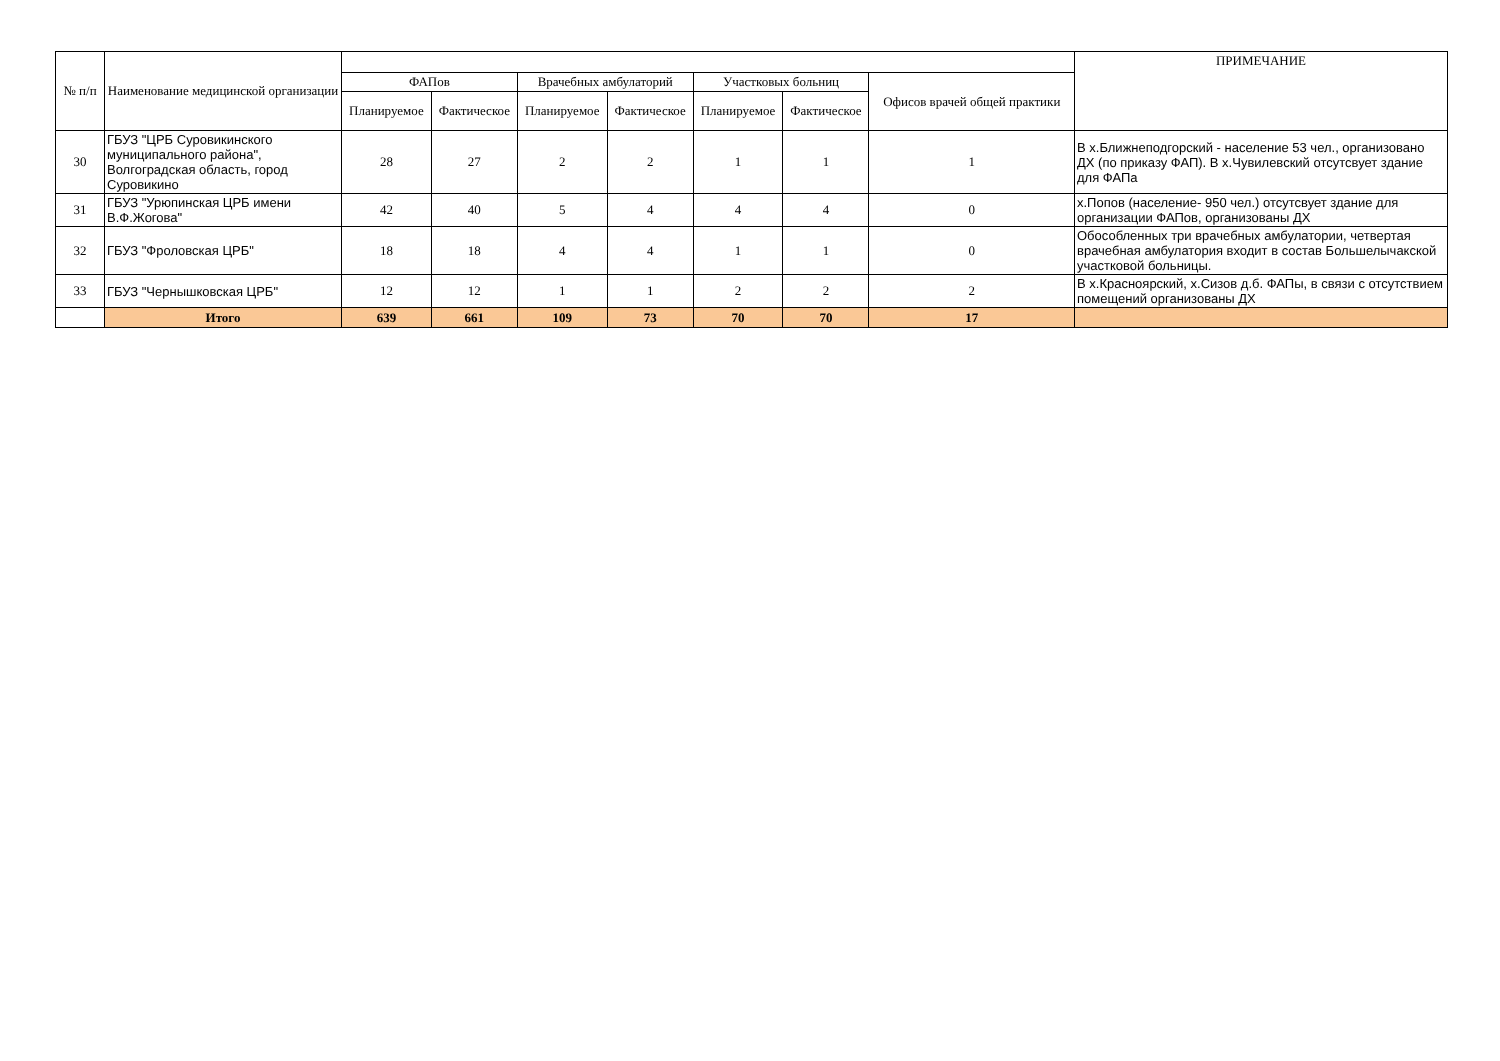| № п/п | Наименование медицинской организации | | | | | | | | ПРИМЕЧАНИЕ |
| --- | --- | --- | --- | --- | --- | --- | --- | --- | --- |
| | | ФАПов | | Врачебных амбулаторий | | Участковых больниц | | Офисов врачей общей практики | |
| | | Планируемое | Фактическое | Планируемое | Фактическое | Планируемое | Фактическое | | |
| 30 | ГБУЗ "ЦРБ Суровикинского муниципального района", Волгоградская область, город Суровикино | 28 | 27 | 2 | 2 | 1 | 1 | 1 | В х.Ближнеподгорский - население 53 чел., организовано ДХ (по приказу ФАП). В х.Чувилевский отсутсвует здание для ФАПа |
| 31 | ГБУЗ "Урюпинская ЦРБ имени В.Ф.Жогова" | 42 | 40 | 5 | 4 | 4 | 4 | 0 | х.Попов (население- 950 чел.) отсутсвует здание для организации ФАПов, организованы ДХ |
| 32 | ГБУЗ "Фроловская ЦРБ" | 18 | 18 | 4 | 4 | 1 | 1 | 0 | Обособленных три врачебных амбулатории, четвертая врачебная амбулатория входит в состав Большелычакской участковой больницы. |
| 33 | ГБУЗ "Чернышковская ЦРБ" | 12 | 12 | 1 | 1 | 2 | 2 | 2 | В х.Красноярский, х.Сизов д.б. ФАПы, в связи с отсутствием помещений организованы ДХ |
| | Итого | 639 | 661 | 109 | 73 | 70 | 70 | 17 | |